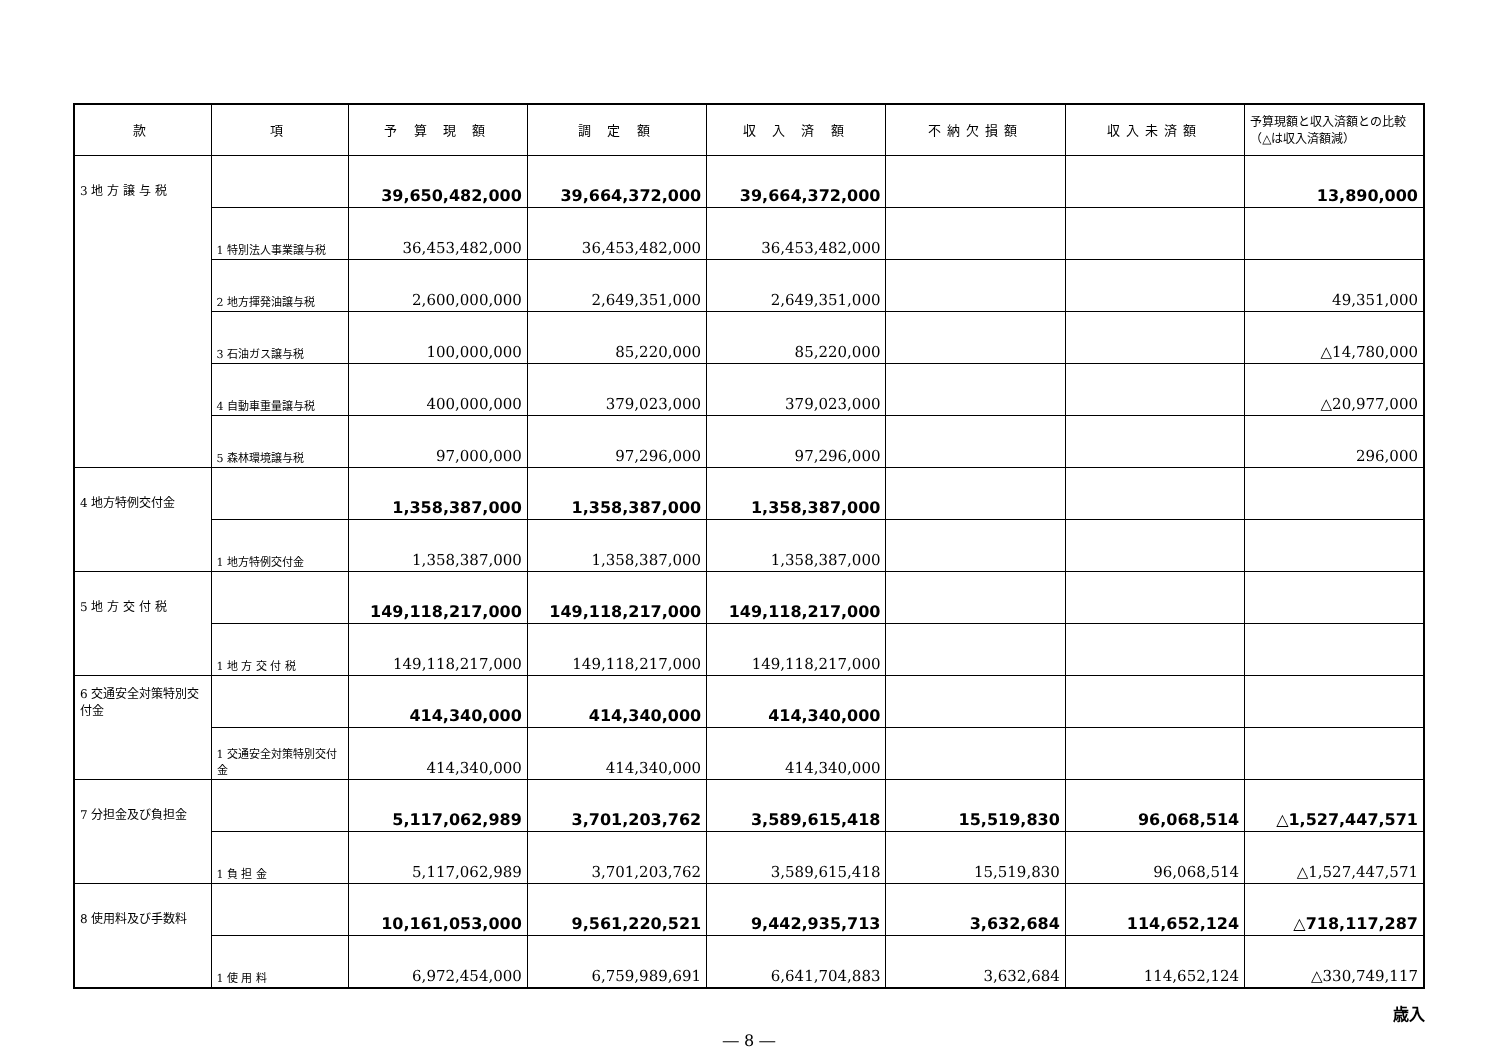| 款 | 項 | 予 算 現 額 | 調 定 額 | 収 入 済 額 | 不納欠損額 | 収入未済額 | 予算現額と収入済額との比較（△は収入済額減） |
| --- | --- | --- | --- | --- | --- | --- | --- |
| 3 地 方 譲 与 税 | | 39,650,482,000 | 39,664,372,000 | 39,664,372,000 | | | 13,890,000 |
| | 1 特別法人事業譲与税 | 36,453,482,000 | 36,453,482,000 | 36,453,482,000 | | | |
| | 2 地方揮発油譲与税 | 2,600,000,000 | 2,649,351,000 | 2,649,351,000 | | | 49,351,000 |
| | 3 石油ガス譲与税 | 100,000,000 | 85,220,000 | 85,220,000 | | | △14,780,000 |
| | 4 自動車重量譲与税 | 400,000,000 | 379,023,000 | 379,023,000 | | | △20,977,000 |
| | 5 森林環境譲与税 | 97,000,000 | 97,296,000 | 97,296,000 | | | 296,000 |
| 4 地方特例交付金 | | 1,358,387,000 | 1,358,387,000 | 1,358,387,000 | | | |
| | 1 地方特例交付金 | 1,358,387,000 | 1,358,387,000 | 1,358,387,000 | | | |
| 5 地 方 交 付 税 | | 149,118,217,000 | 149,118,217,000 | 149,118,217,000 | | | |
| | 1 地 方 交 付 税 | 149,118,217,000 | 149,118,217,000 | 149,118,217,000 | | | |
| 6 交通安全対策特別交付金 | | 414,340,000 | 414,340,000 | 414,340,000 | | | |
| | 1 交通安全対策特別交付金 | 414,340,000 | 414,340,000 | 414,340,000 | | | |
| 7 分担金及び負担金 | | 5,117,062,989 | 3,701,203,762 | 3,589,615,418 | 15,519,830 | 96,068,514 | △1,527,447,571 |
| | 1 負 担 金 | 5,117,062,989 | 3,701,203,762 | 3,589,615,418 | 15,519,830 | 96,068,514 | △1,527,447,571 |
| 8 使用料及び手数料 | | 10,161,053,000 | 9,561,220,521 | 9,442,935,713 | 3,632,684 | 114,652,124 | △718,117,287 |
| | 1 使 用 料 | 6,972,454,000 | 6,759,989,691 | 6,641,704,883 | 3,632,684 | 114,652,124 | △330,749,117 |
歳入
― 8 ―